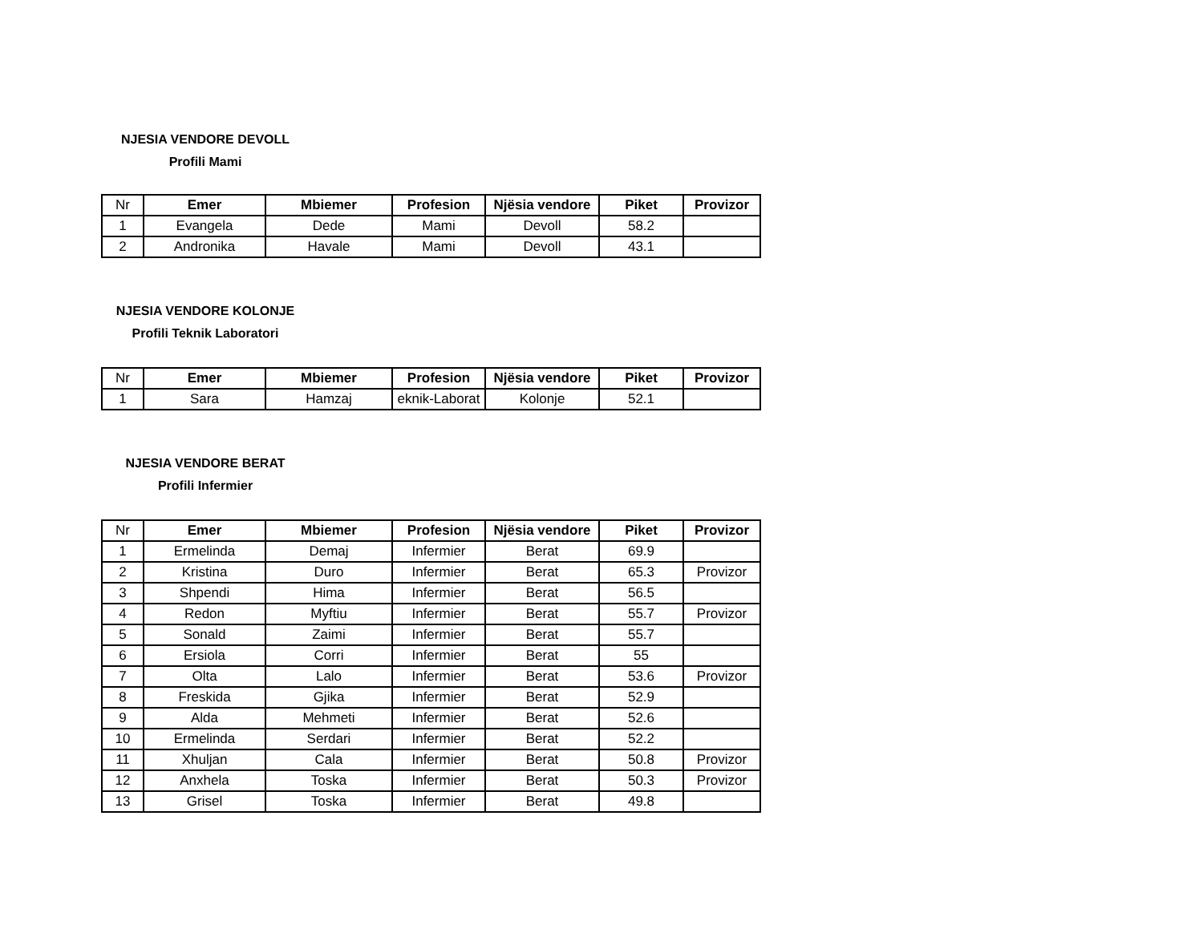NJESIA VENDORE DEVOLL
Profili Mami
| Nr | Emer | Mbiemer | Profesion | Njësia vendore | Piket | Provizor |
| --- | --- | --- | --- | --- | --- | --- |
| 1 | Evangela | Dede | Mami | Devoll | 58.2 | |
| 2 | Andronika | Havale | Mami | Devoll | 43.1 | |
NJESIA VENDORE KOLONJE
Profili Teknik Laboratori
| Nr | Emer | Mbiemer | Profesion | Njësia vendore | Piket | Provizor |
| --- | --- | --- | --- | --- | --- | --- |
| 1 | Sara | Hamzaj | eknik-Laborat | Kolonje | 52.1 | |
NJESIA VENDORE BERAT
Profili Infermier
| Nr | Emer | Mbiemer | Profesion | Njësia vendore | Piket | Provizor |
| --- | --- | --- | --- | --- | --- | --- |
| 1 | Ermelinda | Demaj | Infermier | Berat | 69.9 | |
| 2 | Kristina | Duro | Infermier | Berat | 65.3 | Provizor |
| 3 | Shpendi | Hima | Infermier | Berat | 56.5 | |
| 4 | Redon | Myftiu | Infermier | Berat | 55.7 | Provizor |
| 5 | Sonald | Zaimi | Infermier | Berat | 55.7 | |
| 6 | Ersiola | Corri | Infermier | Berat | 55 | |
| 7 | Olta | Lalo | Infermier | Berat | 53.6 | Provizor |
| 8 | Freskida | Gjika | Infermier | Berat | 52.9 | |
| 9 | Alda | Mehmeti | Infermier | Berat | 52.6 | |
| 10 | Ermelinda | Serdari | Infermier | Berat | 52.2 | |
| 11 | Xhuljan | Cala | Infermier | Berat | 50.8 | Provizor |
| 12 | Anxhela | Toska | Infermier | Berat | 50.3 | Provizor |
| 13 | Grisel | Toska | Infermier | Berat | 49.8 | |